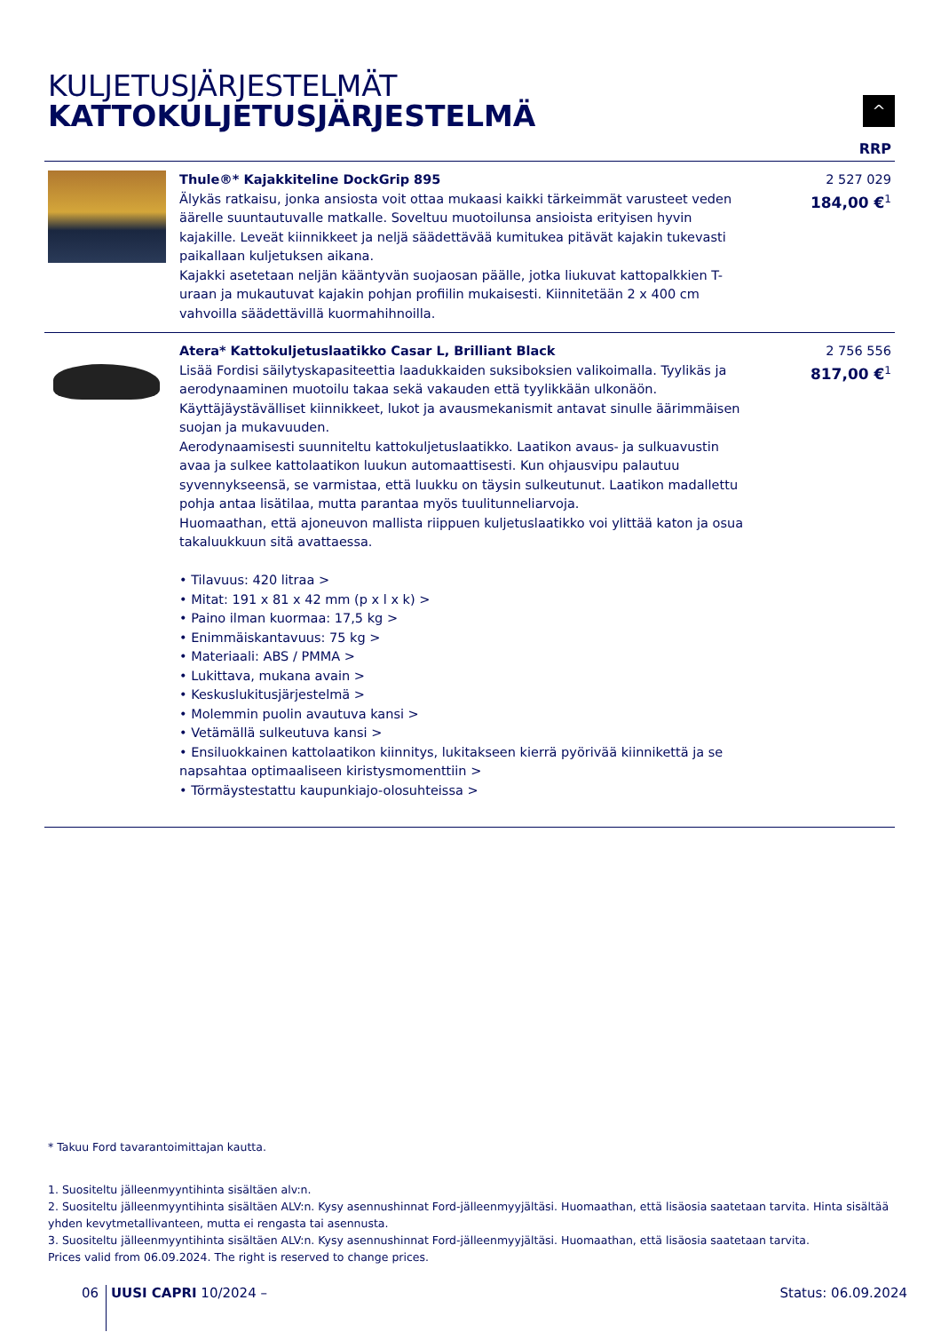KULJETUSJÄRJESTELMÄT
KATTOKULJETUSJÄRJESTELMÄ
^
RRP
| | Thule®* Kajakkiteline DockGrip 895 Älykäs ratkaisu, jonka ansiosta voit ottaa mukaasi kaikki tärkeimmät varusteet veden äärelle suuntautuvalle matkalle. Soveltuu muotoilunsa ansioista erityisen hyvin kajakille. Leveät kiinnikkeet ja neljä säädettävää kumitukea pitävät kajakin tukevasti paikallaan kuljetuksen aikana. Kajakki asetetaan neljän kääntyvän suojaosan päälle, jotka liukuvat kattopalkkien T-uraan ja mukautuvat kajakin pohjan profiilin mukaisesti. Kiinnitetään 2 x 400 cm vahvoilla säädettävillä kuormahihnoilla. | 2 527 029 184,00 €<sup>1</sup> |
| | Atera* Kattokuljetuslaatikko Casar L, Brilliant Black Lisää Fordisi säilytyskapasiteettia laadukkaiden suksiboksien valikoimalla. Tyylikäs ja aerodynaaminen muotoilu takaa sekä vakauden että tyylikkään ulkonäön. Käyttäjäystävälliset kiinnikkeet, lukot ja avausmekanismit antavat sinulle äärimmäisen suojan ja mukavuuden. Aerodynaamisesti suunniteltu kattokuljetuslaatikko. Laatikon avaus- ja sulkuavustin avaa ja sulkee kattolaatikon luukun automaattisesti. Kun ohjausvipu palautuu syvennykseensä, se varmistaa, että luukku on täysin sulkeutunut. Laatikon madallettu pohja antaa lisätilaa, mutta parantaa myös tuulitunneliarvoja. Huomaathan, että ajoneuvon mallista riippuen kuljetuslaatikko voi ylittää katon ja osua takaluukkuun sitä avattaessa. • Tilavuus: 420 litraa > • Mitat: 191 x 81 x 42 mm (p x l x k) > • Paino ilman kuormaa: 17,5 kg > • Enimmäiskantavuus: 75 kg > • Materiaali: ABS / PMMA > • Lukittava, mukana avain > • Keskuslukitusjärjestelmä > • Molemmin puolin avautuva kansi > • Vetämällä sulkeutuva kansi > • Ensiluokkainen kattolaatikon kiinnitys, lukitakseen kierrä pyörivää kiinnikettä ja se napsahtaa optimaaliseen kiristysmomenttiin > • Törmäystestattu kaupunkiajo-olosuhteissa > | 2 756 556 817,00 €<sup>1</sup> |
* Takuu Ford tavarantoimittajan kautta.
1. Suositeltu jälleenmyyntihinta sisältäen alv:n.
2. Suositeltu jälleenmyyntihinta sisältäen ALV:n. Kysy asennushinnat Ford-jälleenmyyjältäsi. Huomaathan, että lisäosia saatetaan tarvita. Hinta sisältää yhden kevytmetallivanteen, mutta ei rengasta tai asennusta.
3. Suositeltu jälleenmyyntihinta sisältäen ALV:n. Kysy asennushinnat Ford-jälleenmyyjältäsi. Huomaathan, että lisäosia saatetaan tarvita.
Prices valid from 06.09.2024. The right is reserved to change prices.
06 UUSI CAPRI 10/2024 – Status: 06.09.2024